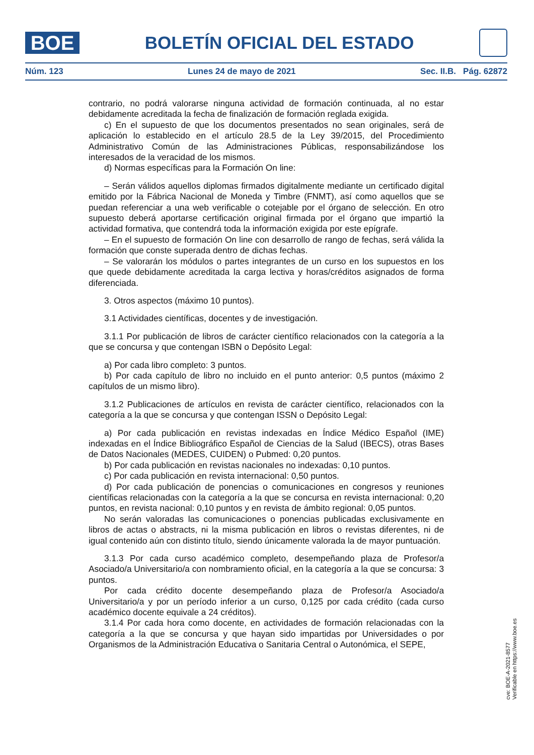BOE
BOLETÍN OFICIAL DEL ESTADO
Núm. 123 Lunes 24 de mayo de 2021 Sec. II.B. Pág. 62872
contrario, no podrá valorarse ninguna actividad de formación continuada, al no estar debidamente acreditada la fecha de finalización de formación reglada exigida.
c) En el supuesto de que los documentos presentados no sean originales, será de aplicación lo establecido en el artículo 28.5 de la Ley 39/2015, del Procedimiento Administrativo Común de las Administraciones Públicas, responsabilizándose los interesados de la veracidad de los mismos.
d) Normas específicas para la Formación On line:
– Serán válidos aquellos diplomas firmados digitalmente mediante un certificado digital emitido por la Fábrica Nacional de Moneda y Timbre (FNMT), así como aquellos que se puedan referenciar a una web verificable o cotejable por el órgano de selección. En otro supuesto deberá aportarse certificación original firmada por el órgano que impartió la actividad formativa, que contendrá toda la información exigida por este epígrafe.
– En el supuesto de formación On line con desarrollo de rango de fechas, será válida la formación que conste superada dentro de dichas fechas.
– Se valorarán los módulos o partes integrantes de un curso en los supuestos en los que quede debidamente acreditada la carga lectiva y horas/créditos asignados de forma diferenciada.
3. Otros aspectos (máximo 10 puntos).
3.1 Actividades científicas, docentes y de investigación.
3.1.1 Por publicación de libros de carácter científico relacionados con la categoría a la que se concursa y que contengan ISBN o Depósito Legal:
a) Por cada libro completo: 3 puntos.
b) Por cada capítulo de libro no incluido en el punto anterior: 0,5 puntos (máximo 2 capítulos de un mismo libro).
3.1.2 Publicaciones de artículos en revista de carácter científico, relacionados con la categoría a la que se concursa y que contengan ISSN o Depósito Legal:
a) Por cada publicación en revistas indexadas en Índice Médico Español (IME) indexadas en el Índice Bibliográfico Español de Ciencias de la Salud (IBECS), otras Bases de Datos Nacionales (MEDES, CUIDEN) o Pubmed: 0,20 puntos.
b) Por cada publicación en revistas nacionales no indexadas: 0,10 puntos.
c) Por cada publicación en revista internacional: 0,50 puntos.
d) Por cada publicación de ponencias o comunicaciones en congresos y reuniones científicas relacionadas con la categoría a la que se concursa en revista internacional: 0,20 puntos, en revista nacional: 0,10 puntos y en revista de ámbito regional: 0,05 puntos.
No serán valoradas las comunicaciones o ponencias publicadas exclusivamente en libros de actas o abstracts, ni la misma publicación en libros o revistas diferentes, ni de igual contenido aún con distinto título, siendo únicamente valorada la de mayor puntuación.
3.1.3 Por cada curso académico completo, desempeñando plaza de Profesor/a Asociado/a Universitario/a con nombramiento oficial, en la categoría a la que se concursa: 3 puntos.
Por cada crédito docente desempeñando plaza de Profesor/a Asociado/a Universitario/a y por un período inferior a un curso, 0,125 por cada crédito (cada curso académico docente equivale a 24 créditos).
3.1.4 Por cada hora como docente, en actividades de formación relacionadas con la categoría a la que se concursa y que hayan sido impartidas por Universidades o por Organismos de la Administración Educativa o Sanitaria Central o Autonómica, el SEPE,
cve: BOE-A-2021-8577
Verificable en https://www.boe.es